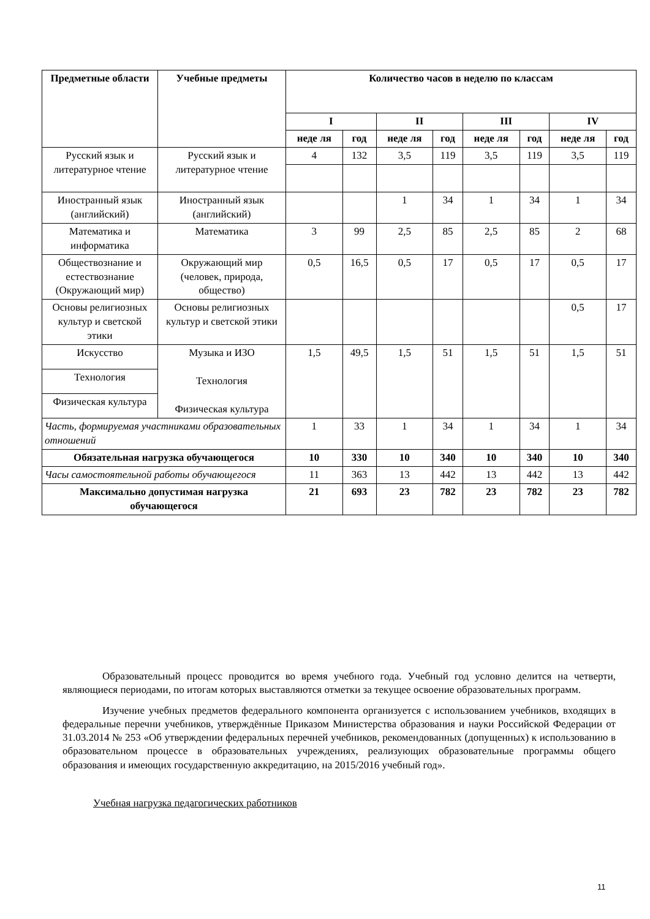| Предметные области | Учебные предметы | Количество часов в неделю по классам | | | | | | | |
| --- | --- | --- | --- | --- | --- | --- | --- | --- | --- |
| | | I | | II | | III | | IV | |
| | | неде ля | год | неде ля | год | неде ля | год | неде ля | год |
| Русский язык и литературное чтение | Русский язык и литературное чтение | 4 | 132 | 3,5 | 119 | 3,5 | 119 | 3,5 | 119 |
| Иностранный язык (английский) | Иностранный язык (английский) | | | 1 | 34 | 1 | 34 | 1 | 34 |
| Математика и информатика | Математика | 3 | 99 | 2,5 | 85 | 2,5 | 85 | 2 | 68 |
| Обществознание и естествознание (Окружающий мир) | Окружающий мир (человек, природа, общество) | 0,5 | 16,5 | 0,5 | 17 | 0,5 | 17 | 0,5 | 17 |
| Основы религиозных культур и светской этики | Основы религиозных культур и светской этики | | | | | | | 0,5 | 17 |
| Искусство | Музыка и ИЗО Технология Физическая культура | 1,5 | 49,5 | 1,5 | 51 | 1,5 | 51 | 1,5 | 51 |
| Технология | | | | | | | | | |
| Физическая культура | | | | | | | | | |
| Часть, формируемая участниками образовательных отношений | | 1 | 33 | 1 | 34 | 1 | 34 | 1 | 34 |
| Обязательная нагрузка обучающегося | | 10 | 330 | 10 | 340 | 10 | 340 | 10 | 340 |
| Часы самостоятельной работы обучающегося | | 11 | 363 | 13 | 442 | 13 | 442 | 13 | 442 |
| Максимально допустимая нагрузка обучающегося | | 21 | 693 | 23 | 782 | 23 | 782 | 23 | 782 |
Образовательный процесс проводится во время учебного года. Учебный год условно делится на четверти, являющиеся периодами, по итогам которых выставляются отметки за текущее освоение образовательных программ.
Изучение учебных предметов федерального компонента организуется с использованием учебников, входящих в федеральные перечни учебников, утверждённые Приказом Министерства образования и науки Российской Федерации от 31.03.2014 № 253 «Об утверждении федеральных перечней учебников, рекомендованных (допущенных) к использованию в образовательном процессе в образовательных учреждениях, реализующих образовательные программы общего образования и имеющих государственную аккредитацию, на 2015/2016 учебный год».
Учебная нагрузка педагогических работников
11